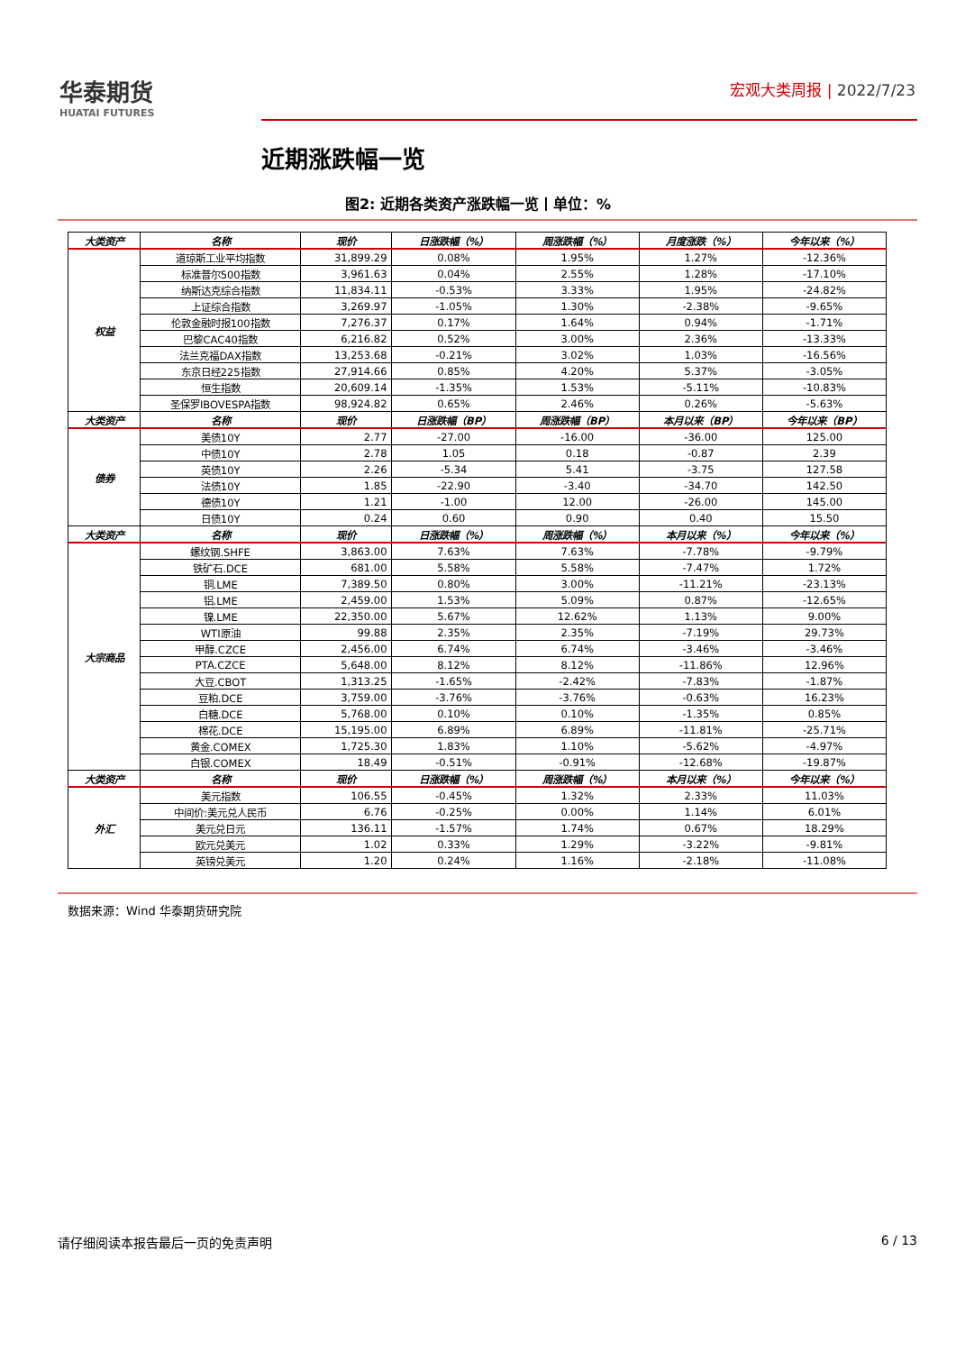华泰期货
HUATAI FUTURES
宏观大类周报 | 2022/7/23
近期涨跌幅一览
图2: 近期各类资产涨跌幅一览丨单位：%
| 大类资产 | 名称 | 现价 | 日涨跌幅（%） | 周涨跌幅（%） | 月度涨跌（%） | 今年以来（%） |
| --- | --- | --- | --- | --- | --- | --- |
| 权益 | 道琼斯工业平均指数 | 31,899.29 | 0.08% | 1.95% | 1.27% | -12.36% |
| | 标准普尔500指数 | 3,961.63 | 0.04% | 2.55% | 1.28% | -17.10% |
| | 纳斯达克综合指数 | 11,834.11 | -0.53% | 3.33% | 1.95% | -24.82% |
| | 上证综合指数 | 3,269.97 | -1.05% | 1.30% | -2.38% | -9.65% |
| | 伦敦金融时报100指数 | 7,276.37 | 0.17% | 1.64% | 0.94% | -1.71% |
| | 巴黎CAC40指数 | 6,216.82 | 0.52% | 3.00% | 2.36% | -13.33% |
| | 法兰克福DAX指数 | 13,253.68 | -0.21% | 3.02% | 1.03% | -16.56% |
| | 东京日经225指数 | 27,914.66 | 0.85% | 4.20% | 5.37% | -3.05% |
| | 恒生指数 | 20,609.14 | -1.35% | 1.53% | -5.11% | -10.83% |
| | 圣保罗IBOVESPA指数 | 98,924.82 | 0.65% | 2.46% | 0.26% | -5.63% |
| 大类资产 | 名称 | 现价 | 日涨跌幅（BP） | 周涨跌幅（BP） | 本月以来（BP） | 今年以来（BP） |
| 债券 | 美债10Y | 2.77 | -27.00 | -16.00 | -36.00 | 125.00 |
| | 中债10Y | 2.78 | 1.05 | 0.18 | -0.87 | 2.39 |
| | 英债10Y | 2.26 | -5.34 | 5.41 | -3.75 | 127.58 |
| | 法债10Y | 1.85 | -22.90 | -3.40 | -34.70 | 142.50 |
| | 德债10Y | 1.21 | -1.00 | 12.00 | -26.00 | 145.00 |
| | 日债10Y | 0.24 | 0.60 | 0.90 | 0.40 | 15.50 |
| 大类资产 | 名称 | 现价 | 日涨跌幅（%） | 周涨跌幅（%） | 本月以来（%） | 今年以来（%） |
| 大宗商品 | 螺纹钢.SHFE | 3,863.00 | 7.63% | 7.63% | -7.78% | -9.79% |
| | 铁矿石.DCE | 681.00 | 5.58% | 5.58% | -7.47% | 1.72% |
| | 铜.LME | 7,389.50 | 0.80% | 3.00% | -11.21% | -23.13% |
| | 铝.LME | 2,459.00 | 1.53% | 5.09% | 0.87% | -12.65% |
| | 镍.LME | 22,350.00 | 5.67% | 12.62% | 1.13% | 9.00% |
| | WTI原油 | 99.88 | 2.35% | 2.35% | -7.19% | 29.73% |
| | 甲醇.CZCE | 2,456.00 | 6.74% | 6.74% | -3.46% | -3.46% |
| | PTA.CZCE | 5,648.00 | 8.12% | 8.12% | -11.86% | 12.96% |
| | 大豆.CBOT | 1,313.25 | -1.65% | -2.42% | -7.83% | -1.87% |
| | 豆粕.DCE | 3,759.00 | -3.76% | -3.76% | -0.63% | 16.23% |
| | 白糖.DCE | 5,768.00 | 0.10% | 0.10% | -1.35% | 0.85% |
| | 棉花.DCE | 15,195.00 | 6.89% | 6.89% | -11.81% | -25.71% |
| | 黄金.COMEX | 1,725.30 | 1.83% | 1.10% | -5.62% | -4.97% |
| | 白银.COMEX | 18.49 | -0.51% | -0.91% | -12.68% | -19.87% |
| 大类资产 | 名称 | 现价 | 日涨跌幅（%） | 周涨跌幅（%） | 本月以来（%） | 今年以来（%） |
| 外汇 | 美元指数 | 106.55 | -0.45% | 1.32% | 2.33% | 11.03% |
| | 中间价:美元兑人民币 | 6.76 | -0.25% | 0.00% | 1.14% | 6.01% |
| | 美元兑日元 | 136.11 | -1.57% | 1.74% | 0.67% | 18.29% |
| | 欧元兑美元 | 1.02 | 0.33% | 1.29% | -3.22% | -9.81% |
| | 英镑兑美元 | 1.20 | 0.24% | 1.16% | -2.18% | -11.08% |
数据来源：Wind 华泰期货研究院
请仔细阅读本报告最后一页的免责声明 6 / 13